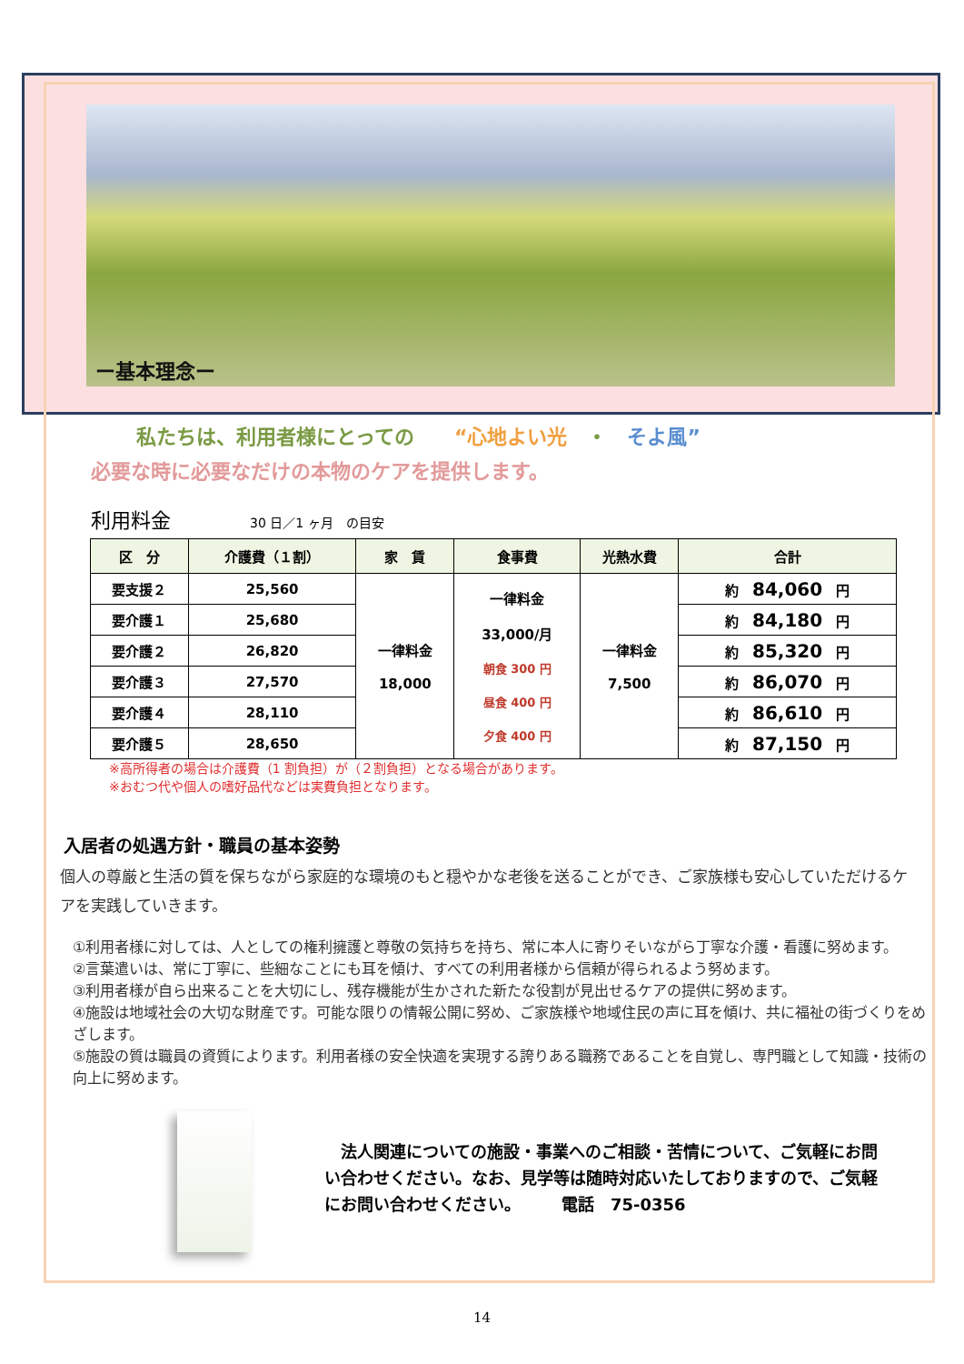ー基本理念ー
私たちは、利用者様にとっての　　“心地よい光　・　そよ風”
必要な時に必要なだけの本物のケアを提供します。
利用料金 30 日／1 ヶ月　の目安
| 区 分 | 介護費（１割） | 家 賃 | 食事費 | 光熱水費 | 合計 |
| --- | --- | --- | --- | --- | --- |
| 要支援２ | 25,560 | 一律料金 18,000 | 一律料金 33,000/月 朝食 300 円 昼食 400 円 夕食 400 円 | 一律料金 7,500 | 約 84,060 円 |
| 要介護１ | 25,680 | | | | 約 84,180 円 |
| 要介護２ | 26,820 | | | | 約 85,320 円 |
| 要介護３ | 27,570 | | | | 約 86,070 円 |
| 要介護４ | 28,110 | | | | 約 86,610 円 |
| 要介護５ | 28,650 | | | | 約 87,150 円 |
※高所得者の場合は介護費（1 割負担）が（２割負担）となる場合があります。
※おむつ代や個人の嗜好品代などは実費負担となります。
入居者の処遇方針・職員の基本姿勢
個人の尊厳と生活の質を保ちながら家庭的な環境のもと穏やかな老後を送ることができ、ご家族様も安心していただけるケアを実践していきます。
①利用者様に対しては、人としての権利擁護と尊敬の気持ちを持ち、常に本人に寄りそいながら丁寧な介護・看護に努めます。
②言葉遣いは、常に丁寧に、些細なことにも耳を傾け、すべての利用者様から信頼が得られるよう努めます。
③利用者様が自ら出来ることを大切にし、残存機能が生かされた新たな役割が見出せるケアの提供に努めます。
④施設は地域社会の大切な財産です。可能な限りの情報公開に努め、ご家族様や地域住民の声に耳を傾け、共に福祉の街づくりをめざします。
⑤施設の質は職員の資質によります。利用者様の安全快適を実現する誇りある職務であることを自覚し、専門職として知識・技術の向上に努めます。
　法人関連についての施設・事業へのご相談・苦情について、ご気軽にお問い合わせください。なお、見学等は随時対応いたしておりますので、ご気軽にお問い合わせください。　　　電話　75-0356
14